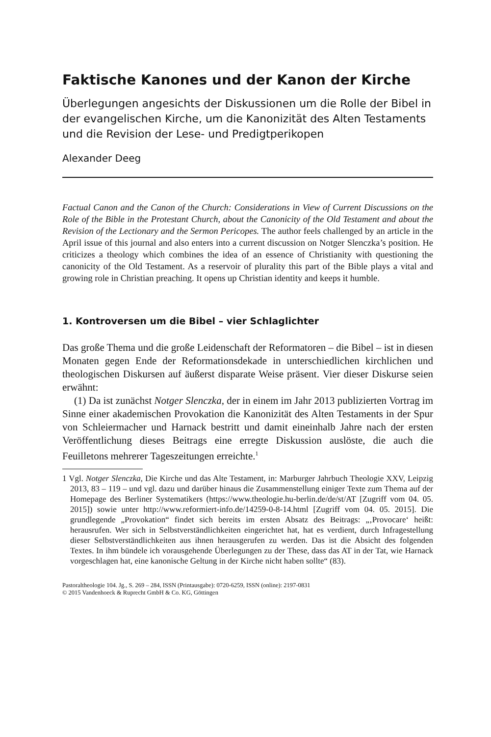Faktische Kanones und der Kanon der Kirche
Überlegungen angesichts der Diskussionen um die Rolle der Bibel in der evangelischen Kirche, um die Kanonizität des Alten Testaments und die Revision der Lese- und Predigtperikopen
Alexander Deeg
Factual Canon and the Canon of the Church: Considerations in View of Current Discussions on the Role of the Bible in the Protestant Church, about the Canonicity of the Old Testament and about the Revision of the Lectionary and the Sermon Pericopes. The author feels challenged by an article in the April issue of this journal and also enters into a current discussion on Notger Slenczka’s position. He criticizes a theology which combines the idea of an essence of Christianity with questioning the canonicity of the Old Testament. As a reservoir of plurality this part of the Bible plays a vital and growing role in Christian preaching. It opens up Christian identity and keeps it humble.
1. Kontroversen um die Bibel – vier Schlaglichter
Das große Thema und die große Leidenschaft der Reformatoren – die Bibel – ist in diesen Monaten gegen Ende der Reformationsdekade in unterschiedlichen kirchlichen und theologischen Diskursen auf äußerst disparate Weise präsent. Vier dieser Diskurse seien erwähnt:
(1) Da ist zunächst Notger Slenczka, der in einem im Jahr 2013 publizierten Vortrag im Sinne einer akademischen Provokation die Kanonizität des Alten Testaments in der Spur von Schleiermacher und Harnack bestritt und damit eineinhalb Jahre nach der ersten Veröffentlichung dieses Beitrags eine erregte Diskussion auslöste, die auch die Feuilletons mehrerer Tageszeitungen erreichte.<sup>1</sup>
1 Vgl. Notger Slenczka, Die Kirche und das Alte Testament, in: Marburger Jahrbuch Theologie XXV, Leipzig 2013, 83 – 119 – und vgl. dazu und darüber hinaus die Zusammenstellung einiger Texte zum Thema auf der Homepage des Berliner Systematikers (https://www.theologie.hu-berlin.de/de/st/AT [Zugriff vom 04. 05. 2015]) sowie unter http://www.reformiert-info.de/14259-0-8-14.html [Zugriff vom 04. 05. 2015]. Die grundlegende „Provokation“ findet sich bereits im ersten Absatz des Beitrags: „‚Provocare‘ heißt: herausrufen. Wer sich in Selbstverständlichkeiten eingerichtet hat, hat es verdient, durch Infragestellung dieser Selbstverständlichkeiten aus ihnen herausgerufen zu werden. Das ist die Absicht des folgenden Textes. In ihm bündele ich vorausgehende Überlegungen zu der These, dass das AT in der Tat, wie Harnack vorgeschlagen hat, eine kanonische Geltung in der Kirche nicht haben sollte“ (83).
Pastoraltheologie 104. Jg., S. 269 – 284, ISSN (Printausgabe): 0720-6259, ISSN (online): 2197-0831
© 2015 Vandenhoeck & Ruprecht GmbH & Co. KG, Göttingen